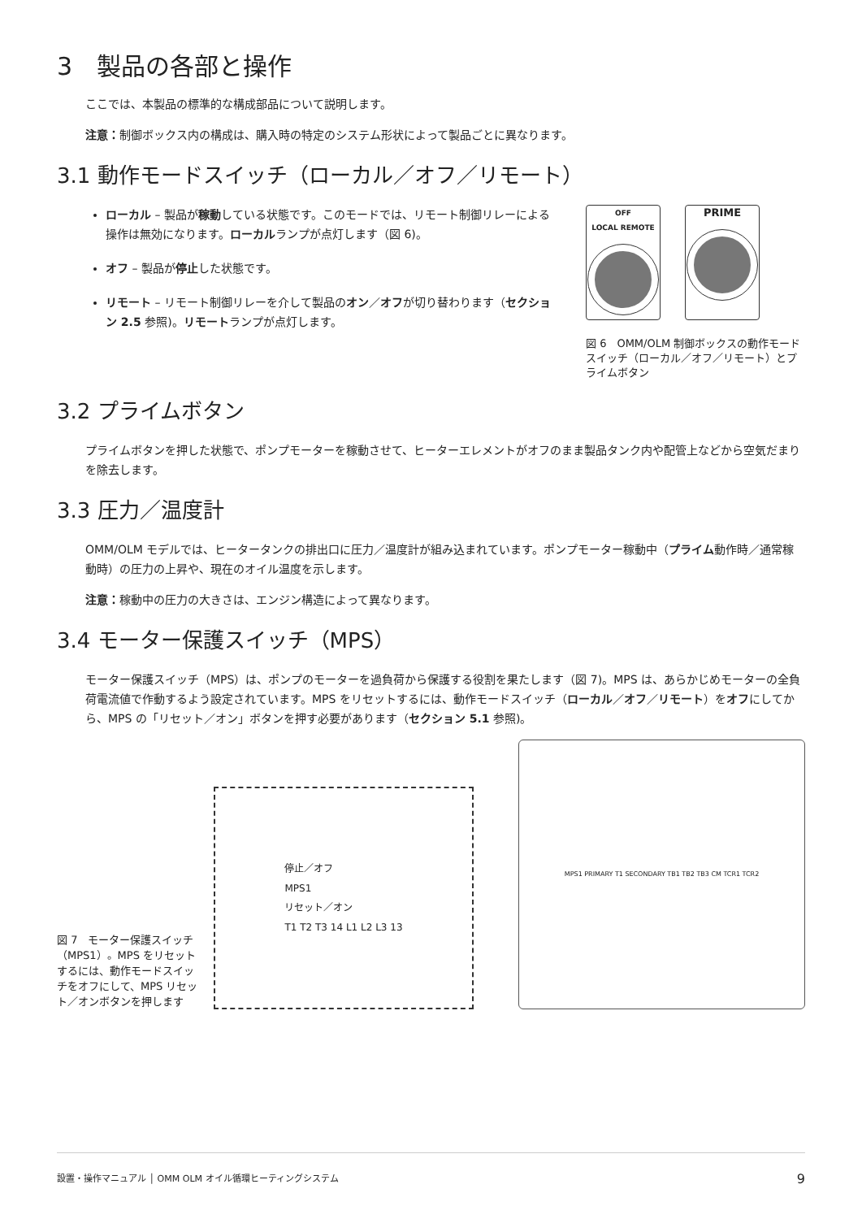3　製品の各部と操作
ここでは、本製品の標準的な構成部品について説明します。
注意：制御ボックス内の構成は、購入時の特定のシステム形状によって製品ごとに異なります。
3.1 動作モードスイッチ（ローカル／オフ／リモート）
ローカル – 製品が稼動している状態です。このモードでは、リモート制御リレーによる操作は無効になります。ローカルランプが点灯します（図 6)。
オフ – 製品が停止した状態です。
リモート – リモート制御リレーを介して製品のオン／オフが切り替わります（セクション 2.5 参照)。リモートランプが点灯します。
OFF
LOCAL REMOTE
PRIME
図 6　OMM/OLM 制御ボックスの動作モードスイッチ（ローカル／オフ／リモート）とプライムボタン
3.2 プライムボタン
プライムボタンを押した状態で、ポンプモーターを稼動させて、ヒーターエレメントがオフのまま製品タンク内や配管上などから空気だまりを除去します。
3.3 圧力／温度計
OMM/OLM モデルでは、ヒータータンクの排出口に圧力／温度計が組み込まれています。ポンプモーター稼動中（プライム動作時／通常稼動時）の圧力の上昇や、現在のオイル温度を示します。
注意：稼動中の圧力の大きさは、エンジン構造によって異なります。
3.4 モーター保護スイッチ（MPS）
モーター保護スイッチ（MPS）は、ポンプのモーターを過負荷から保護する役割を果たします（図 7)。MPS は、あらかじめモーターの全負荷電流値で作動するよう設定されています。MPS をリセットするには、動作モードスイッチ（ローカル／オフ／リモート）をオフにしてから、MPS の「リセット／オン」ボタンを押す必要があります（セクション 5.1 参照)。
図 7　モーター保護スイッチ（MPS1）。MPS をリセットするには、動作モードスイッチをオフにして、MPS リセット／オンボタンを押します
停止／オフ
MPS1
リセット／オン
T1 T2 T3 14 L1 L2 L3 13
MPS1 PRIMARY T1 SECONDARY TB1 TB2 TB3 CM TCR1 TCR2
設置・操作マニュアル │ OMM OLM オイル循環ヒーティングシステム 9